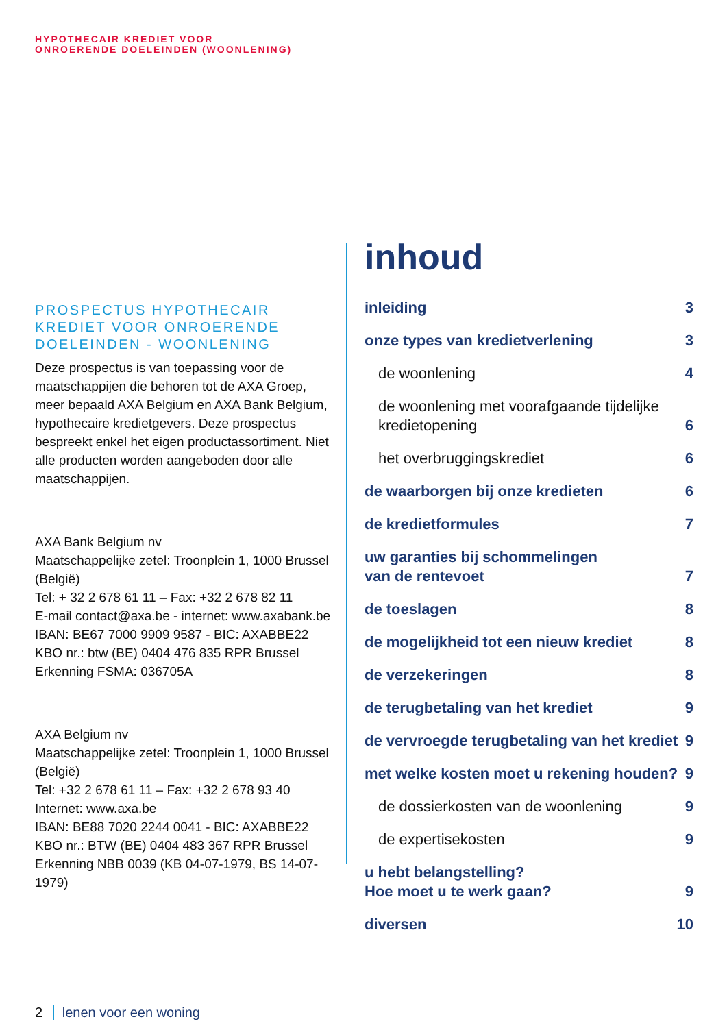HYPOTHECAIR KREDIET VOOR
ONROERENDE DOELEINDEN (WOONLENING)
PROSPECTUS HYPOTHECAIR KREDIET VOOR ONROERENDE DOELEINDEN - WOONLENING
Deze prospectus is van toepassing voor de maatschappijen die behoren tot de AXA Groep, meer bepaald AXA Belgium en AXA Bank Belgium, hypothecaire kredietgevers. Deze prospectus bespreekt enkel het eigen productassortiment. Niet alle producten worden aangeboden door alle maatschappijen.
AXA Bank Belgium nv
Maatschappelijke zetel: Troonplein 1, 1000 Brussel (België)
Tel: + 32 2 678 61 11 – Fax: +32 2 678 82 11
E-mail contact@axa.be - internet: www.axabank.be
IBAN: BE67 7000 9909 9587 - BIC: AXABBE22
KBO nr.: btw (BE) 0404 476 835 RPR Brussel
Erkenning FSMA: 036705A
AXA Belgium nv
Maatschappelijke zetel: Troonplein 1, 1000 Brussel (België)
Tel: +32 2 678 61 11 – Fax: +32 2 678 93 40
Internet: www.axa.be
IBAN: BE88 7020 2244 0041 - BIC: AXABBE22
KBO nr.: BTW (BE) 0404 483 367 RPR Brussel
Erkenning NBB 0039 (KB 04-07-1979, BS 14-07-1979)
inhoud
inleiding 3
onze types van kredietverlening 3
de woonlening 4
de woonlening met voorafgaande tijdelijke
kredietopening 6
het overbruggingskrediet 6
de waarborgen bij onze kredieten 6
de kredietformules 7
uw garanties bij schommelingen
van de rentevoet 7
de toeslagen 8
de mogelijkheid tot een nieuw krediet 8
de verzekeringen 8
de terugbetaling van het krediet 9
de vervroegde terugbetaling van het krediet 9
met welke kosten moet u rekening houden? 9
de dossierkosten van de woonlening 9
de expertisekosten 9
u hebt belangstelling?
Hoe moet u te werk gaan? 9
diversen 10
2 lenen voor een woning